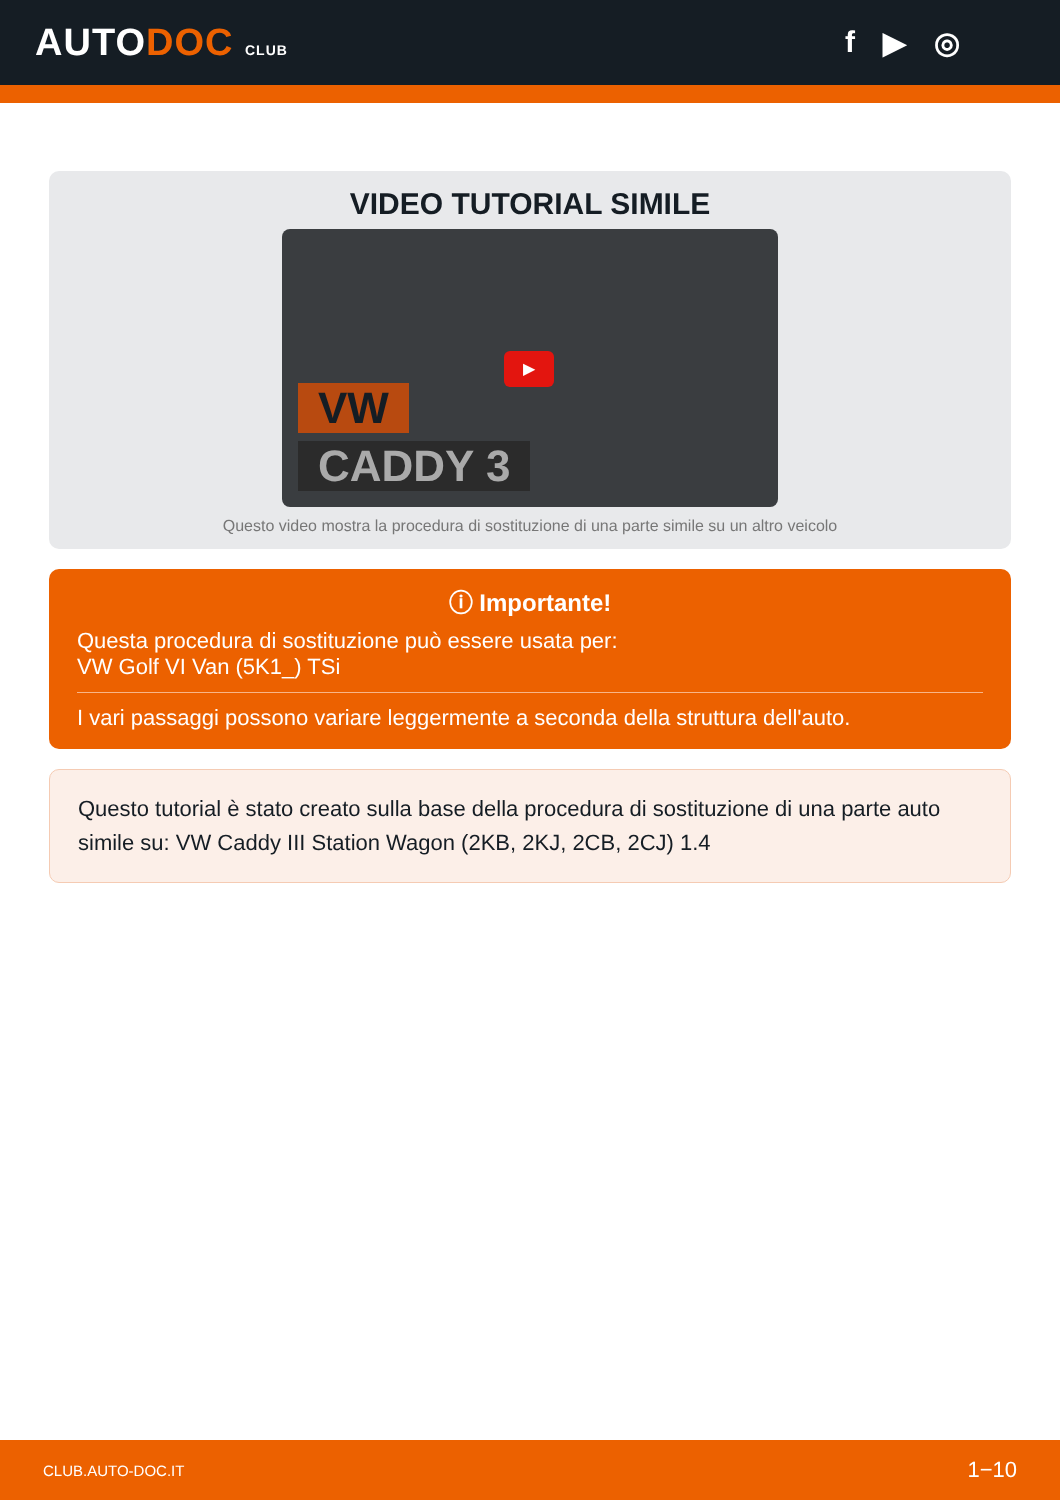AUTODOC CLUB
f ▶ ◎
VIDEO TUTORIAL SIMILE
▶
VW
CADDY 3
Questo video mostra la procedura di sostituzione di una parte simile su un altro veicolo
ⓘ Importante!
Questa procedura di sostituzione può essere usata per:
VW Golf VI Van (5K1_) TSi
I vari passaggi possono variare leggermente a seconda della struttura dell'auto.
Questo tutorial è stato creato sulla base della procedura di sostituzione di una parte auto simile su: VW Caddy III Station Wagon (2KB, 2KJ, 2CB, 2CJ) 1.4
CLUB.AUTO-DOC.IT 1−10